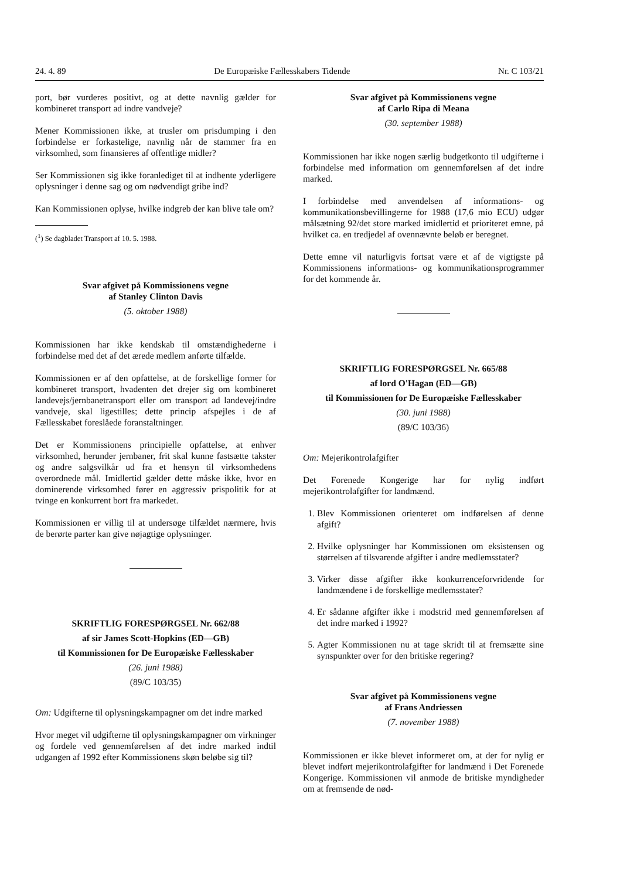24. 4. 89 De Europæiske Fællesskabers Tidende Nr. C 103/21
port, bør vurderes positivt, og at dette navnlig gælder for kombineret transport ad indre vandveje?
Mener Kommissionen ikke, at trusler om prisdumping i den forbindelse er forkastelige, navnlig når de stammer fra en virksomhed, som finansieres af offentlige midler?
Ser Kommissionen sig ikke foranlediget til at indhente yderligere oplysninger i denne sag og om nødvendigt gribe ind?
Kan Kommissionen oplyse, hvilke indgreb der kan blive tale om?
(<sup>1</sup>) Se dagbladet Transport af 10. 5. 1988.
Svar afgivet på Kommissionens vegne
af Stanley Clinton Davis
(5. oktober 1988)
Kommissionen har ikke kendskab til omstændighederne i forbindelse med det af det ærede medlem anførte tilfælde.
Kommissionen er af den opfattelse, at de forskellige former for kombineret transport, hvadenten det drejer sig om kombineret landevejs/jernbanetransport eller om transport ad landevej/indre vandveje, skal ligestilles; dette princip afspejles i de af Fællesskabet foreslåede foranstaltninger.
Det er Kommissionens principielle opfattelse, at enhver virksomhed, herunder jernbaner, frit skal kunne fastsætte takster og andre salgsvilkår ud fra et hensyn til virksomhedens overordnede mål. Imidlertid gælder dette måske ikke, hvor en dominerende virksomhed fører en aggressiv prispolitik for at tvinge en konkurrent bort fra markedet.
Kommissionen er villig til at undersøge tilfældet nærmere, hvis de berørte parter kan give nøjagtige oplysninger.
SKRIFTLIG FORESPØRGSEL Nr. 662/88
af sir James Scott-Hopkins (ED—GB)
til Kommissionen for De Europæiske Fællesskaber
(26. juni 1988)
(89/C 103/35)
Om: Udgifterne til oplysningskampagner om det indre marked
Hvor meget vil udgifterne til oplysningskampagner om virkninger og fordele ved gennemførelsen af det indre marked indtil udgangen af 1992 efter Kommissionens skøn beløbe sig til?
Svar afgivet på Kommissionens vegne
af Carlo Ripa di Meana
(30. september 1988)
Kommissionen har ikke nogen særlig budgetkonto til udgifterne i forbindelse med information om gennemførelsen af det indre marked.
I forbindelse med anvendelsen af informations- og kommunikationsbevillingerne for 1988 (17,6 mio ECU) udgør målsætning 92/det store marked imidlertid et prioriteret emne, på hvilket ca. en tredjedel af ovennævnte beløb er beregnet.
Dette emne vil naturligvis fortsat være et af de vigtigste på Kommissionens informations- og kommunikationsprogrammer for det kommende år.
SKRIFTLIG FORESPØRGSEL Nr. 665/88
af lord O'Hagan (ED—GB)
til Kommissionen for De Europæiske Fællesskaber
(30. juni 1988)
(89/C 103/36)
Om: Mejerikontrolafgifter
Det Forenede Kongerige har for nylig indført mejerikontrolafgifter for landmænd.
1. Blev Kommissionen orienteret om indførelsen af denne afgift?
2. Hvilke oplysninger har Kommissionen om eksistensen og størrelsen af tilsvarende afgifter i andre medlemsstater?
3. Virker disse afgifter ikke konkurrenceforvridende for landmændene i de forskellige medlemsstater?
4. Er sådanne afgifter ikke i modstrid med gennemførelsen af det indre marked i 1992?
5. Agter Kommissionen nu at tage skridt til at fremsætte sine synspunkter over for den britiske regering?
Svar afgivet på Kommissionens vegne
af Frans Andriessen
(7. november 1988)
Kommissionen er ikke blevet informeret om, at der for nylig er blevet indført mejerikontrolafgifter for landmænd i Det Forenede Kongerige. Kommissionen vil anmode de britiske myndigheder om at fremsende de nød-